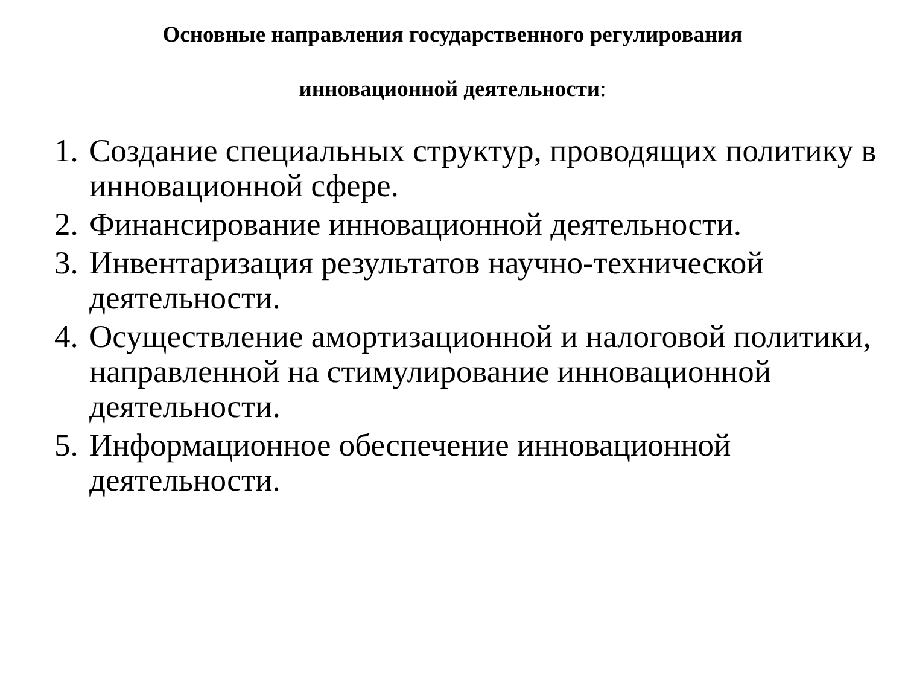Основные направления государственного регулирования
инновационной деятельности:
1.
Создание специальных структур, проводящих политику в инновационной сфере.
2.
Финансирование инновационной деятельности.
3.
Инвентаризация результатов научно-технической деятельности.
4.
Осуществление амортизационной и налоговой политики, направленной на стимулирование инновационной деятельности.
5.
Информационное обеспечение инновационной деятельности.